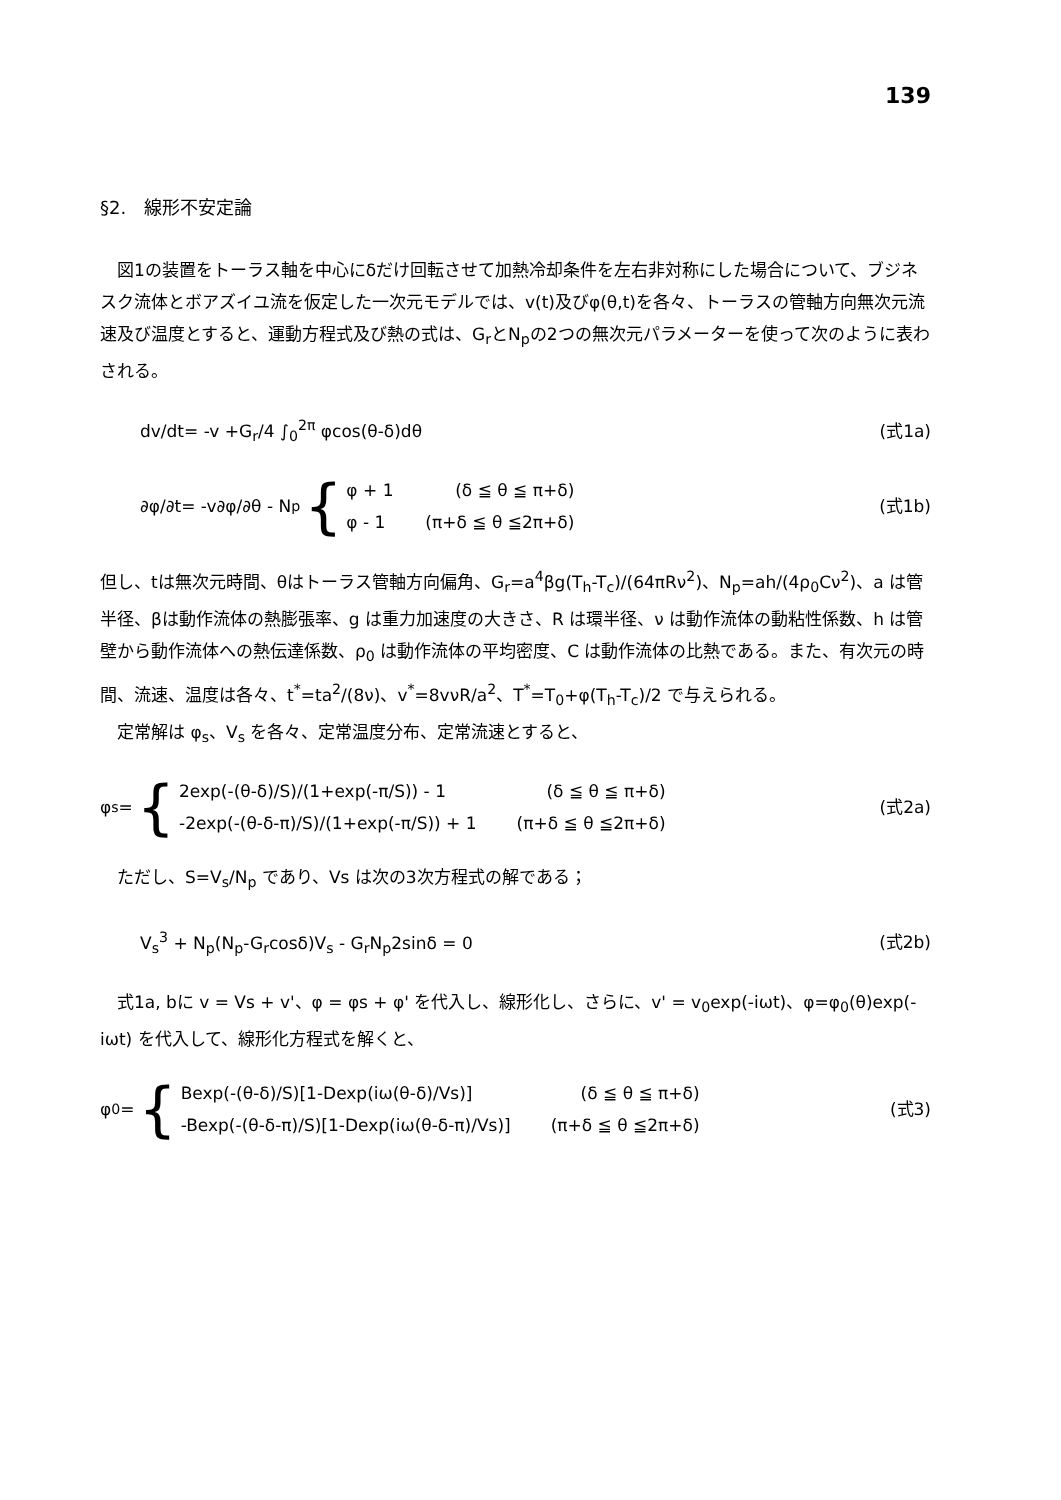139
§2.　線形不安定論
　図1の装置をトーラス軸を中心にδだけ回転させて加熱冷却条件を左右非対称にした場合について、ブジネスク流体とボアズイユ流を仮定した一次元モデルでは、v(t)及びφ(θ,t)を各々、トーラスの管軸方向無次元流速及び温度とすると、運動方程式及び熱の式は、G<sub>r</sub>とN<sub>p</sub>の2つの無次元パラメーターを使って次のように表わされる。
dv/dt= -v +G<sub>r</sub>/4 ∫<sub>0</sub><sup>2π</sup> φcos(θ-δ)dθ
(式1a)
∂φ/∂t= -v∂φ/∂θ - N<sub>p</sub> {
φ + 1 (δ ≦ θ ≦ π+δ)
φ - 1 (π+δ ≦ θ ≦2π+δ)
(式1b)
但し、tは無次元時間、θはトーラス管軸方向偏角、G<sub>r</sub>=a<sup>4</sup>βg(T<sub>h</sub>-T<sub>c</sub>)/(64πRν<sup>2</sup>)、N<sub>p</sub>=ah/(4ρ<sub>0</sub>Cν<sup>2</sup>)、a は管半径、βは動作流体の熱膨張率、g は重力加速度の大きさ、R は環半径、ν は動作流体の動粘性係数、h は管壁から動作流体への熱伝達係数、ρ<sub>0</sub> は動作流体の平均密度、C は動作流体の比熱である。また、有次元の時間、流速、温度は各々、t<sup>*</sup>=ta<sup>2</sup>/(8ν)、v<sup>*</sup>=8vνR/a<sup>2</sup>、T<sup>*</sup>=T<sub>0</sub>+φ(T<sub>h</sub>-T<sub>c</sub>)/2 で与えられる。
　定常解は φ<sub>s</sub>、V<sub>s</sub> を各々、定常温度分布、定常流速とすると、
φ<sub>s</sub> = {
2exp(-(θ-δ)/S)/(1+exp(-π/S)) - 1 (δ ≦ θ ≦ π+δ)
-2exp(-(θ-δ-π)/S)/(1+exp(-π/S)) + 1 (π+δ ≦ θ ≦2π+δ)
(式2a)
　ただし、S=V<sub>s</sub>/N<sub>p</sub> であり、Vs は次の3次方程式の解である；
V<sub>s</sub><sup>3</sup> + N<sub>p</sub>(N<sub>p</sub>-G<sub>r</sub>cosδ)V<sub>s</sub> - G<sub>r</sub>N<sub>p</sub>2sinδ = 0
(式2b)
　式1a, bに v = Vs + v'、φ = φs + φ' を代入し、線形化し、さらに、v' = v<sub>0</sub>exp(-iωt)、φ=φ<sub>0</sub>(θ)exp(-iωt) を代入して、線形化方程式を解くと、
φ<sub>0</sub> = {
Bexp(-(θ-δ)/S)[1-Dexp(iω(θ-δ)/Vs)] (δ ≦ θ ≦ π+δ)
-Bexp(-(θ-δ-π)/S)[1-Dexp(iω(θ-δ-π)/Vs)] (π+δ ≦ θ ≦2π+δ)
(式3)